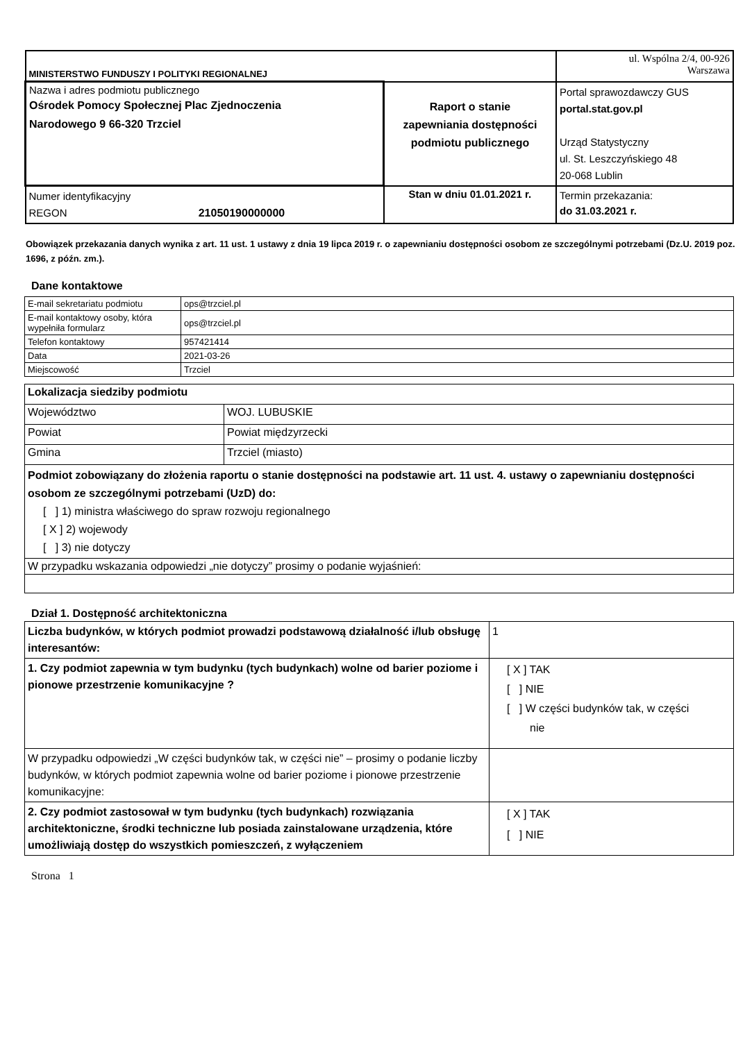| MINISTERSTWO FUNDUSZY I POLITYKI REGIONALNEJ | | ul. Wspólna 2/4, 00-926 Warszawa |
| Nazwa i adres podmiotu publicznego Ośrodek Pomocy Społecznej Plac Zjednoczenia Narodowego 9 66-320 Trzciel | Raport o stanie zapewniania dostępności podmiotu publicznego | Portal sprawozdawczy GUS portal.stat.gov.pl Urząd Statystyczny ul. St. Leszczyńskiego 48 20-068 Lublin |
| Numer identyfikacyjny REGON 21050190000000 | Stan w dniu 01.01.2021 r. | Termin przekazania: do 31.03.2021 r. |
Obowiązek przekazania danych wynika z art. 11 ust. 1 ustawy z dnia 19 lipca 2019 r. o zapewnianiu dostępności osobom ze szczególnymi potrzebami (Dz.U. 2019 poz. 1696, z późn. zm.).
Dane kontaktowe
| E-mail sekretariatu podmiotu | ops@trzciel.pl |
| E-mail kontaktowy osoby, która wypełniła formularz | ops@trzciel.pl |
| Telefon kontaktowy | 957421414 |
| Data | 2021-03-26 |
| Miejscowość | Trzciel |
| Lokalizacja siedziby podmiotu | |
| Województwo | WOJ. LUBUSKIE |
| Powiat | Powiat międzyrzecki |
| Gmina | Trzciel (miasto) |
| Podmiot zobowiązany do złożenia raportu o stanie dostępności na podstawie art. 11 ust. 4. ustawy o zapewnianiu dostępności osobom ze szczególnymi potrzebami (UzD) do: [ ] 1) ministra właściwego do spraw rozwoju regionalnego [ X ] 2) wojewody [ ] 3) nie dotyczy | |
| W przypadku wskazania odpowiedzi „nie dotyczy” prosimy o podanie wyjaśnień: | |
Dział 1. Dostępność architektoniczna
| Liczba budynków, w których podmiot prowadzi podstawową działalność i/lub obsługę interesantów: | 1 |
| 1. Czy podmiot zapewnia w tym budynku (tych budynkach) wolne od barier poziome i pionowe przestrzenie komunikacyjne ? | [ X ] TAK [ ] NIE [ ] W części budynków tak, w części nie |
| W przypadku odpowiedzi „W części budynków tak, w części nie” – prosimy o podanie liczby budynków, w których podmiot zapewnia wolne od barier poziome i pionowe przestrzenie komunikacyjne: | |
| 2. Czy podmiot zastosował w tym budynku (tych budynkach) rozwiązania architektoniczne, środki techniczne lub posiada zainstalowane urządzenia, które umożliwiają dostęp do wszystkich pomieszczeń, z wyłączeniem | [ X ] TAK [ ] NIE |
Strona 1